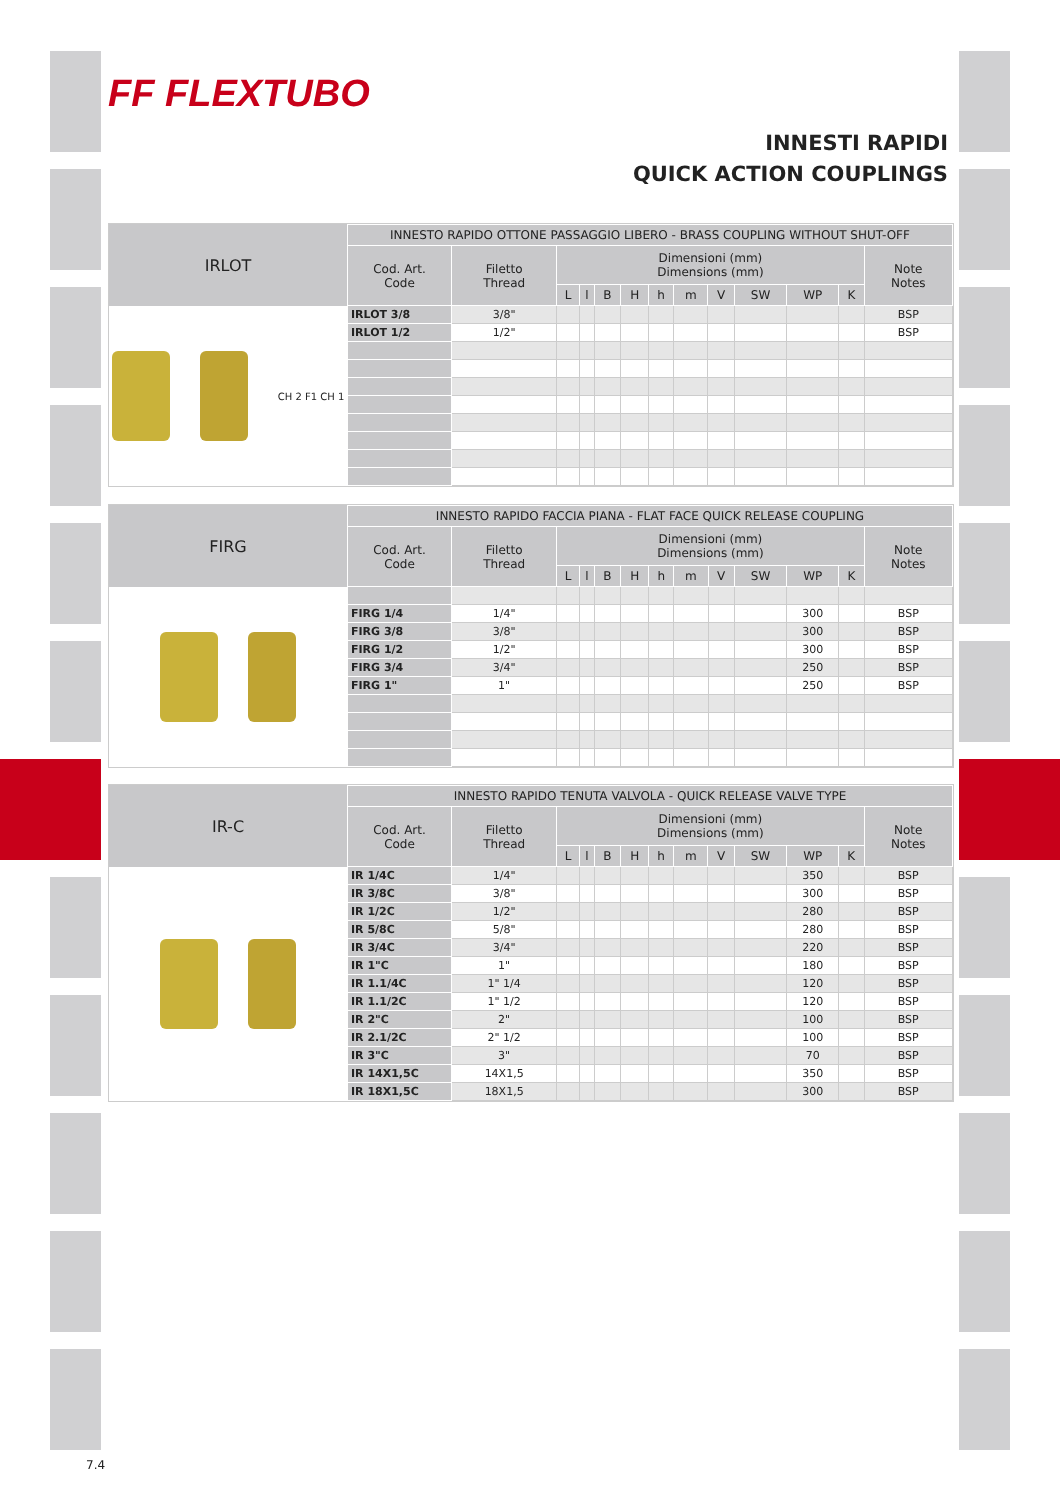FF FLEXTUBO
INNESTI RAPIDI
QUICK ACTION COUPLINGS
IRLOT
CH 2 F1 CH 1
| INNESTO RAPIDO OTTONE PASSAGGIO LIBERO - BRASS COUPLING WITHOUT SHUT-OFF | | | | | | | | | | | | |
| --- | --- | --- | --- | --- | --- | --- | --- | --- | --- | --- | --- | --- |
| Cod. Art. Code | Filetto Thread | Dimensioni (mm) Dimensions (mm) | | | | | | | | | | Note Notes |
| | | L | l | B | H | h | m | V | SW | WP | K | |
| IRLOT 3/8 | 3/8" | | | | | | | | | | | BSP |
| IRLOT 1/2 | 1/2" | | | | | | | | | | | BSP |
FIRG
| INNESTO RAPIDO FACCIA PIANA - FLAT FACE QUICK RELEASE COUPLING | | | | | | | | | | | | |
| --- | --- | --- | --- | --- | --- | --- | --- | --- | --- | --- | --- | --- |
| Cod. Art. Code | Filetto Thread | Dimensioni (mm) Dimensions (mm) | | | | | | | | | | Note Notes |
| | | L | l | B | H | h | m | V | SW | WP | K | |
| FIRG 1/4 | 1/4" | | | | | | | | | 300 | | BSP |
| FIRG 3/8 | 3/8" | | | | | | | | | 300 | | BSP |
| FIRG 1/2 | 1/2" | | | | | | | | | 300 | | BSP |
| FIRG 3/4 | 3/4" | | | | | | | | | 250 | | BSP |
| FIRG 1" | 1" | | | | | | | | | 250 | | BSP |
IR-C
| INNESTO RAPIDO TENUTA VALVOLA - QUICK RELEASE VALVE TYPE | | | | | | | | | | | | |
| --- | --- | --- | --- | --- | --- | --- | --- | --- | --- | --- | --- | --- |
| Cod. Art. Code | Filetto Thread | Dimensioni (mm) Dimensions (mm) | | | | | | | | | | Note Notes |
| | | L | l | B | H | h | m | V | SW | WP | K | |
| IR 1/4C | 1/4" | | | | | | | | | 350 | | BSP |
| IR 3/8C | 3/8" | | | | | | | | | 300 | | BSP |
| IR 1/2C | 1/2" | | | | | | | | | 280 | | BSP |
| IR 5/8C | 5/8" | | | | | | | | | 280 | | BSP |
| IR 3/4C | 3/4" | | | | | | | | | 220 | | BSP |
| IR 1"C | 1" | | | | | | | | | 180 | | BSP |
| IR 1.1/4C | 1" 1/4 | | | | | | | | | 120 | | BSP |
| IR 1.1/2C | 1" 1/2 | | | | | | | | | 120 | | BSP |
| IR 2"C | 2" | | | | | | | | | 100 | | BSP |
| IR 2.1/2C | 2" 1/2 | | | | | | | | | 100 | | BSP |
| IR 3"C | 3" | | | | | | | | | 70 | | BSP |
| IR 14X1,5C | 14X1,5 | | | | | | | | | 350 | | BSP |
| IR 18X1,5C | 18X1,5 | | | | | | | | | 300 | | BSP |
7.4